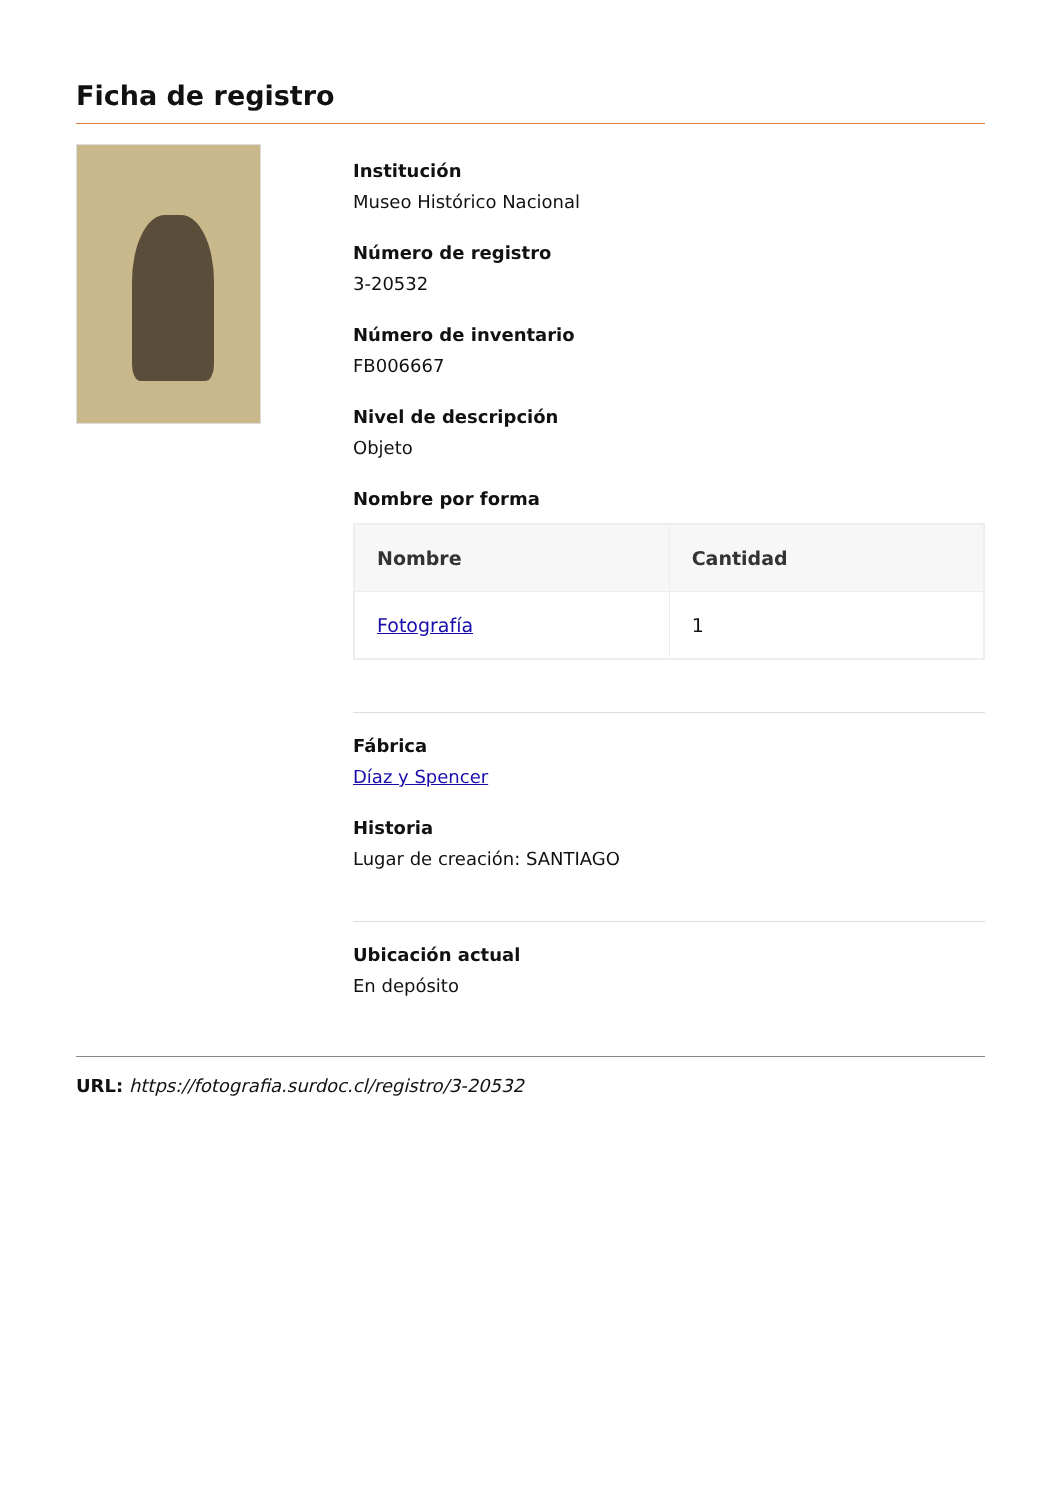Ficha de registro
Institución
Museo Histórico Nacional
Número de registro
3-20532
Número de inventario
FB006667
Nivel de descripción
Objeto
Nombre por forma
| Nombre | Cantidad |
| --- | --- |
| Fotografía | 1 |
Fábrica
Díaz y Spencer
Historia
Lugar de creación: SANTIAGO
Ubicación actual
En depósito
URL: https://fotografia.surdoc.cl/registro/3-20532